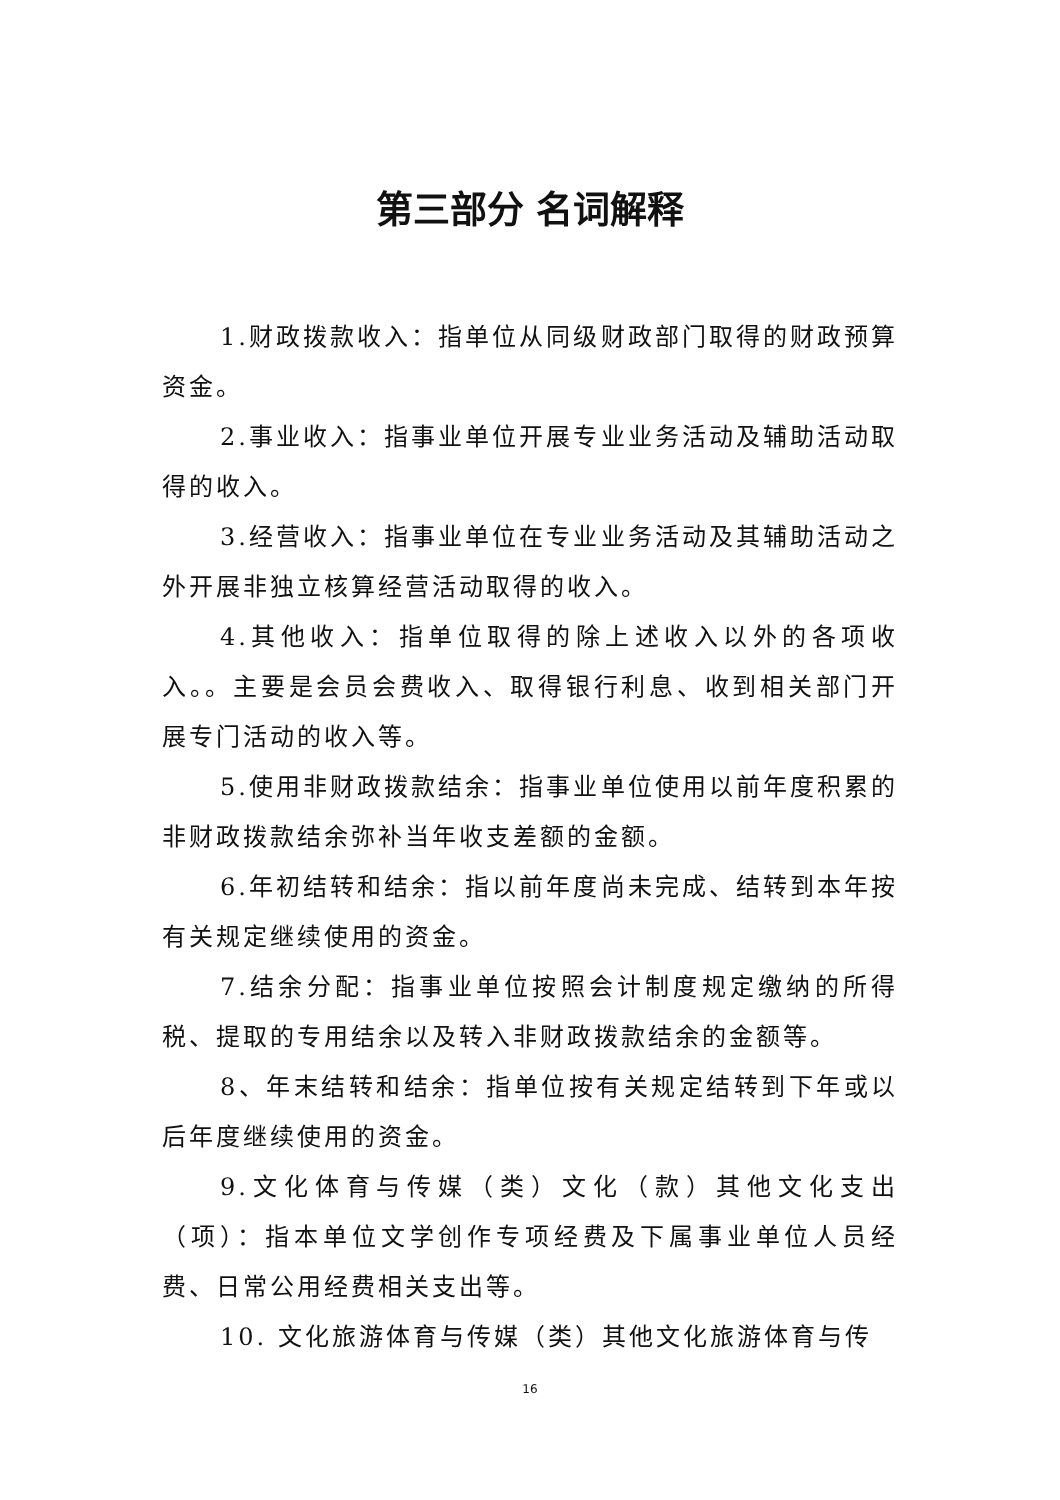第三部分 名词解释
1.财政拨款收入：指单位从同级财政部门取得的财政预算资金。
2.事业收入：指事业单位开展专业业务活动及辅助活动取得的收入。
3.经营收入：指事业单位在专业业务活动及其辅助活动之外开展非独立核算经营活动取得的收入。
4.其他收入：指单位取得的除上述收入以外的各项收入。。主要是会员会费收入、取得银行利息、收到相关部门开展专门活动的收入等。
5.使用非财政拨款结余：指事业单位使用以前年度积累的非财政拨款结余弥补当年收支差额的金额。
6.年初结转和结余：指以前年度尚未完成、结转到本年按有关规定继续使用的资金。
7.结余分配：指事业单位按照会计制度规定缴纳的所得税、提取的专用结余以及转入非财政拨款结余的金额等。
8、年末结转和结余：指单位按有关规定结转到下年或以后年度继续使用的资金。
9.文化体育与传媒（类）文化（款）其他文化支出（项）：指本单位文学创作专项经费及下属事业单位人员经费、日常公用经费相关支出等。
10. 文化旅游体育与传媒（类）其他文化旅游体育与传
16